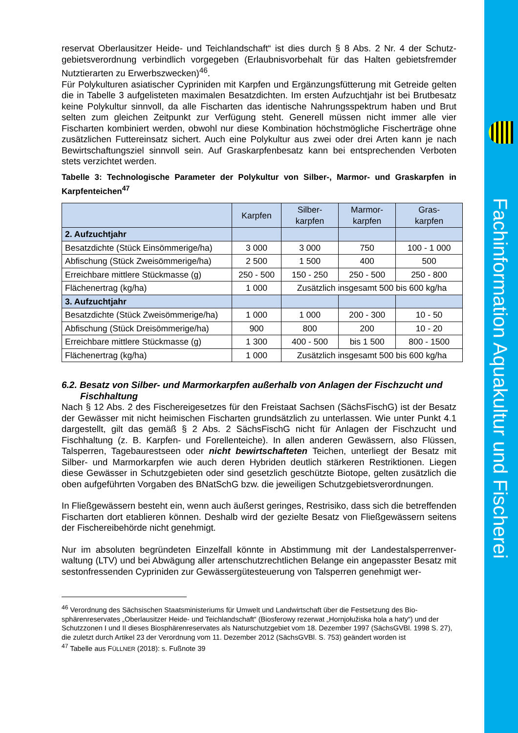reservat Oberlausitzer Heide- und Teichlandschaft“ ist dies durch § 8 Abs. 2 Nr. 4 der Schutz­gebietsverordnung verbindlich vorgegeben (Erlaubnisvorbehalt für das Halten gebietsfremder Nutztierarten zu Erwerbszwecken)<sup>46</sup>.
Für Polykulturen asiatischer Cypriniden mit Karpfen und Ergänzungsfütterung mit Getreide gelten die in Tabelle 3 aufgelisteten maximalen Besatzdichten. Im ersten Aufzuchtjahr ist bei Brutbesatz keine Polykultur sinnvoll, da alle Fischarten das identische Nahrungsspektrum ha­ben und Brut selten zum gleichen Zeitpunkt zur Verfügung steht. Generell müssen nicht immer alle vier Fischarten kombiniert werden, obwohl nur diese Kombination höchstmögliche Fischer­träge ohne zusätzlichen Futtereinsatz sichert. Auch eine Polykultur aus zwei oder drei Arten kann je nach Bewirtschaftungsziel sinnvoll sein. Auf Graskarpfenbesatz kann bei entsprechen­den Verboten stets verzichtet werden.
Tabelle 3: Technologische Parameter der Polykultur von Silber-, Marmor- und Graskarpfen in Karpfenteichen<sup>47</sup>
| | Karpfen | Silber- karpfen | Marmor- karpfen | Gras- karpfen |
| --- | --- | --- | --- | --- |
| 2. Aufzuchtjahr | | | | |
| Besatzdichte (Stück Einsömmerige/ha) | 3 000 | 3 000 | 750 | 100 - 1 000 |
| Abfischung (Stück Zweisömmerige/ha) | 2 500 | 1 500 | 400 | 500 |
| Erreichbare mittlere Stückmasse (g) | 250 - 500 | 150 - 250 | 250 - 500 | 250 - 800 |
| Flächenertrag (kg/ha) | 1 000 | Zusätzlich insgesamt 500 bis 600 kg/ha | | |
| 3. Aufzuchtjahr | | | | |
| Besatzdichte (Stück Zweisömmerige/ha) | 1 000 | 1 000 | 200 - 300 | 10 - 50 |
| Abfischung (Stück Dreisömmerige/ha) | 900 | 800 | 200 | 10 - 20 |
| Erreichbare mittlere Stückmasse (g) | 1 300 | 400 - 500 | bis 1 500 | 800 - 1500 |
| Flächenertrag (kg/ha) | 1 000 | Zusätzlich insgesamt 500 bis 600 kg/ha | | |
6.2. Besatz von Silber- und Marmorkarpfen außerhalb von Anlagen der Fischzucht und Fischhaltung
Nach § 12 Abs. 2 des Fischereigesetzes für den Freistaat Sachsen (SächsFischG) ist der Besatz der Gewässer mit nicht heimischen Fischarten grundsätzlich zu unterlassen. Wie unter Punkt 4.1 dargestellt, gilt das gemäß § 2 Abs. 2 SächsFischG nicht für Anlagen der Fischzucht und Fischhaltung (z. B. Karpfen- und Forellenteiche). In allen anderen Gewässern, also Flüs­sen, Talsperren, Tagebaurestseen oder nicht bewirtschafteten Teichen, unterliegt der Besatz mit Silber- und Marmorkarpfen wie auch deren Hybriden deutlich stärkeren Restrik­tionen. Liegen diese Gewässer in Schutzgebieten oder sind gesetzlich geschützte Biotope, gelten zusätzlich die oben aufgeführten Vorgaben des BNatSchG bzw. die jeweiligen Schutzgebietsverordnungen.
In Fließgewässern besteht ein, wenn auch äußerst geringes, Restrisiko, dass sich die betref­fenden Fischarten dort etablieren können. Deshalb wird der gezielte Besatz von Fließgewäs­sern seitens der Fischereibehörde nicht genehmigt.
Nur im absoluten begründeten Einzelfall könnte in Abstimmung mit der Landestalsperrenver­waltung (LTV) und bei Abwägung aller artenschutzrechtlichen Belange ein angepasster Besatz mit sestonfressenden Cypriniden zur Gewässergütesteuerung von Talsperren genehmigt wer-
<sup>46</sup> Verordnung des Sächsischen Staatsministeriums für Umwelt und Landwirtschaft über die Festsetzung des Bio­sphärenreservates „Oberlausitzer Heide- und Teichlandschaft“ (Biosferowy rezerwat „Hornjołužiska hola a haty“) und der Schutzzonen I und II dieses Biosphärenreservates als Naturschutzgebiet vom 18. Dezember 1997 (SächsGVBl. 1998 S. 27), die zuletzt durch Artikel 23 der Verordnung vom 11. Dezember 2012 (SächsGVBl. S. 753) geändert worden ist
<sup>47</sup> Tabelle aus FÜLLNER (2018): s. Fußnote 39
Fachinformation Aquakultur und Fischerei